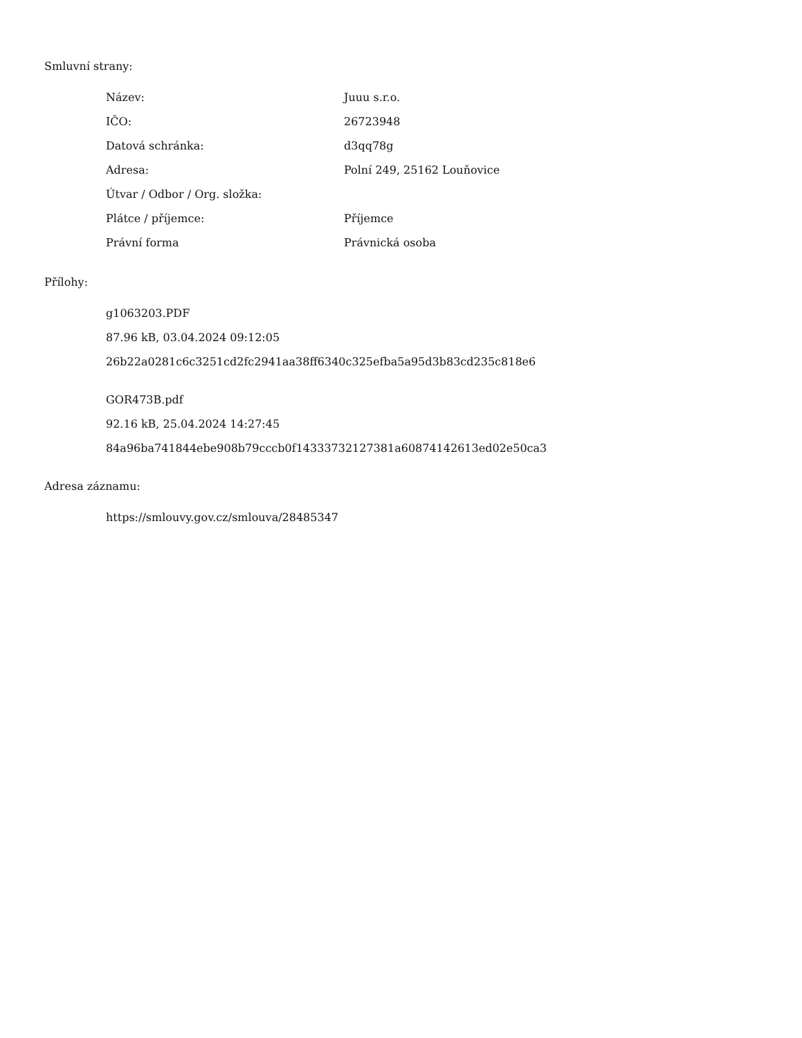Smluvní strany:
| Název: | Juuu s.r.o. |
| IČO: | 26723948 |
| Datová schránka: | d3qq78g |
| Adresa: | Polní 249, 25162 Louňovice |
| Útvar / Odbor / Org. složka: | |
| Plátce / příjemce: | Příjemce |
| Právní forma | Právnická osoba |
Přílohy:
g1063203.PDF
87.96 kB, 03.04.2024 09:12:05
26b22a0281c6c3251cd2fc2941aa38ff6340c325efba5a95d3b83cd235c818e6
GOR473B.pdf
92.16 kB, 25.04.2024 14:27:45
84a96ba741844ebe908b79cccb0f14333732127381a60874142613ed02e50ca3
Adresa záznamu:
https://smlouvy.gov.cz/smlouva/28485347